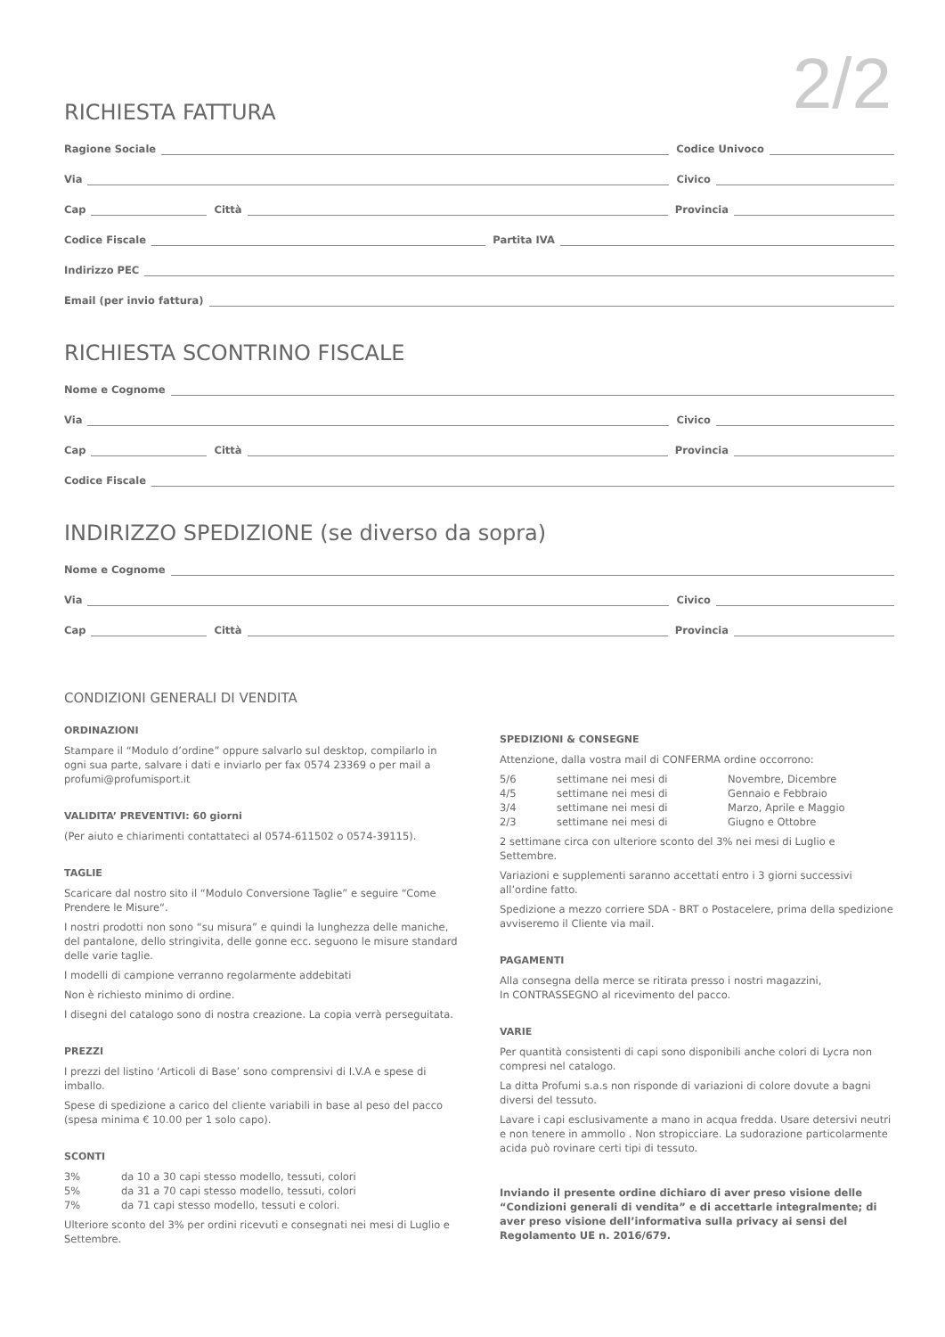2/2
RICHIESTA FATTURA
Ragione Sociale Codice Univoco
Via Civico
Cap Città Provincia
Codice Fiscale Partita IVA
Indirizzo PEC
Email (per invio fattura)
RICHIESTA SCONTRINO FISCALE
Nome e Cognome
Via Civico
Cap Città Provincia
Codice Fiscale
INDIRIZZO SPEDIZIONE (se diverso da sopra)
Nome e Cognome
Via Civico
Cap Città Provincia
CONDIZIONI GENERALI DI VENDITA
ORDINAZIONI
Stampare il “Modulo d’ordine” oppure salvarlo sul desktop, compilarlo in ogni sua parte, salvare i dati e inviarlo per fax 0574 23369 o per mail a profumi@profumisport.it
VALIDITA’ PREVENTIVI: 60 giorni
(Per aiuto e chiarimenti contattateci al 0574-611502 o 0574-39115).
TAGLIE
Scaricare dal nostro sito il “Modulo Conversione Taglie” e seguire “Come Prendere le Misure“.
I nostri prodotti non sono “su misura” e quindi la lunghezza delle maniche, del pantalone, dello stringivita, delle gonne ecc. seguono le misure standard delle varie taglie.
I modelli di campione verranno regolarmente addebitati
Non è richiesto minimo di ordine.
I disegni del catalogo sono di nostra creazione. La copia verrà perseguitata.
PREZZI
I prezzi del listino ‘Articoli di Base’ sono comprensivi di I.V.A e spese di imballo.
Spese di spedizione a carico del cliente variabili in base al peso del pacco (spesa minima € 10.00 per 1 solo capo).
SCONTI
3% da 10 a 30 capi stesso modello, tessuti, colori 5% da 31 a 70 capi stesso modello, tessuti, colori 7% da 71 capi stesso modello, tessuti e colori.
Ulteriore sconto del 3% per ordini ricevuti e consegnati nei mesi di Luglio e Settembre.
SPEDIZIONI & CONSEGNE
Attenzione, dalla vostra mail di CONFERMA ordine occorrono:
5/6 settimane nei mesi di Novembre, Dicembre 4/5 settimane nei mesi di Gennaio e Febbraio 3/4 settimane nei mesi di Marzo, Aprile e Maggio 2/3 settimane nei mesi di Giugno e Ottobre
2 settimane circa con ulteriore sconto del 3% nei mesi di Luglio e Settembre.
Variazioni e supplementi saranno accettati entro i 3 giorni successivi all’ordine fatto.
Spedizione a mezzo corriere SDA - BRT o Postacelere, prima della spedizione avviseremo il Cliente via mail.
PAGAMENTI
Alla consegna della merce se ritirata presso i nostri magazzini,
In CONTRASSEGNO al ricevimento del pacco.
VARIE
Per quantità consistenti di capi sono disponibili anche colori di Lycra non compresi nel catalogo.
La ditta Profumi s.a.s non risponde di variazioni di colore dovute a bagni diversi del tessuto.
Lavare i capi esclusivamente a mano in acqua fredda. Usare detersivi neutri e non tenere in ammollo . Non stropicciare. La sudorazione particolarmente acida può rovinare certi tipi di tessuto.
Inviando il presente ordine dichiaro di aver preso visione delle “Condizioni generali di vendita” e di accettarle integralmente; di aver preso visione dell’informativa sulla privacy ai sensi del Regolamento UE n. 2016/679.